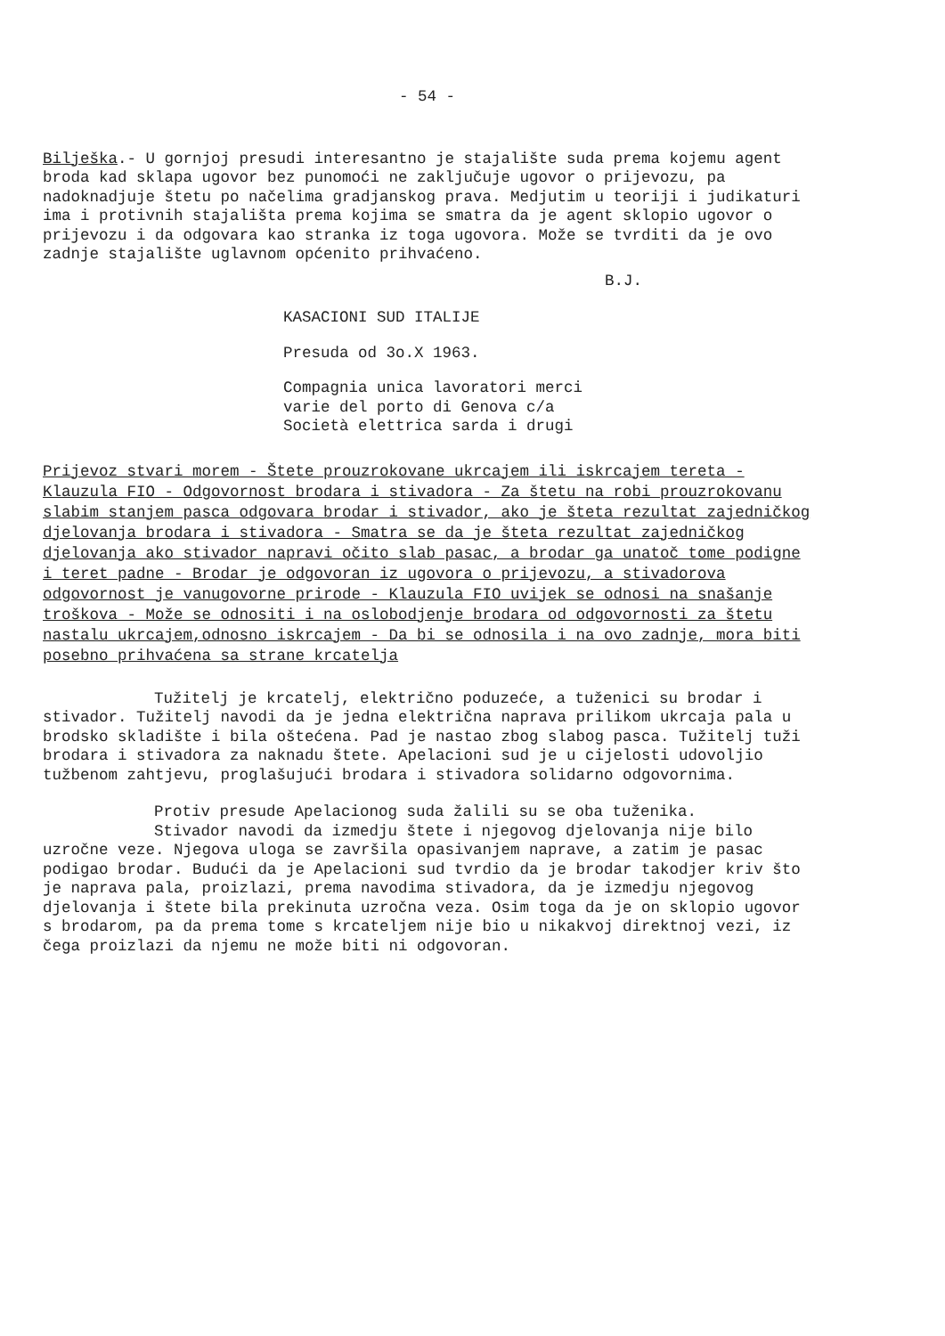- 54 -
Bilješka.- U gornjoj presudi interesantno je stajalište suda prema kojemu agent broda kad sklapa ugovor bez punomoći ne zaključuje ugovor o prijevozu, pa nadoknadjuje štetu po načelima gradjanskog prava. Medjutim u teoriji i judikaturi ima i protivnih stajališta prema kojima se smatra da je agent sklopio ugovor o prijevozu i da odgovara kao stranka iz toga ugovora. Može se tvrditi da je ovo zadnje stajalište uglavnom općenito prihvaćeno.
B.J.
KASACIONI SUD ITALIJE
Presuda od 3o.X 1963.
Compagnia unica lavoratori merci
varie del porto di Genova c/a
Società elettrica sarda i drugi
Prijevoz stvari morem - Štete prouzrokovane ukrcajem ili iskrcajem tereta - Klauzula FIO - Odgovornost brodara i stivadora - Za štetu na robi prouzrokovanu slabim stanjem pasca odgovara brodar i stivador, ako je šteta rezultat zajedničkog djelovanja brodara i stivadora - Smatra se da je šteta rezultat zajedničkog djelovanja ako stivador napravi očito slab pasac, a brodar ga unatoč tome podigne i teret padne - Brodar je odgovoran iz ugovora o prijevozu, a stivadorova odgovornost je vanugovorne prirode - Klauzula FIO uvijek se odnosi na snašanje troškova - Može se odnositi i na oslobodjenje brodara od odgovornosti za štetu nastalu ukrcajem,odnosno iskrcajem - Da bi se odnosila i na ovo zadnje, mora biti posebno prihvaćena sa strane krcatelja
Tužitelj je krcatelj, električno poduzeće, a tuženici su brodar i stivador. Tužitelj navodi da je jedna električna naprava prilikom ukrcaja pala u brodsko skladište i bila oštećena. Pad je nastao zbog slabog pasca. Tužitelj tuži brodara i stivadora za naknadu štete. Apelacioni sud je u cijelosti udovoljio tužbenom zahtjevu, proglašujući brodara i stivadora solidarno odgovornima.
Protiv presude Apelacionog suda žalili su se oba tuženika.
Stivador navodi da izmedju štete i njegovog djelovanja nije bilo uzročne veze. Njegova uloga se završila opasivanjem naprave, a zatim je pasac podigao brodar. Budući da je Apelacioni sud tvrdio da je brodar takodjer kriv što je naprava pala, proizlazi, prema navodima stivadora, da je izmedju njegovog djelovanja i štete bila prekinuta uzročna veza. Osim toga da je on sklopio ugovor s brodarom, pa da prema tome s krcateljem nije bio u nikakvoj direktnoj vezi, iz čega proizlazi da njemu ne može biti ni odgovoran.